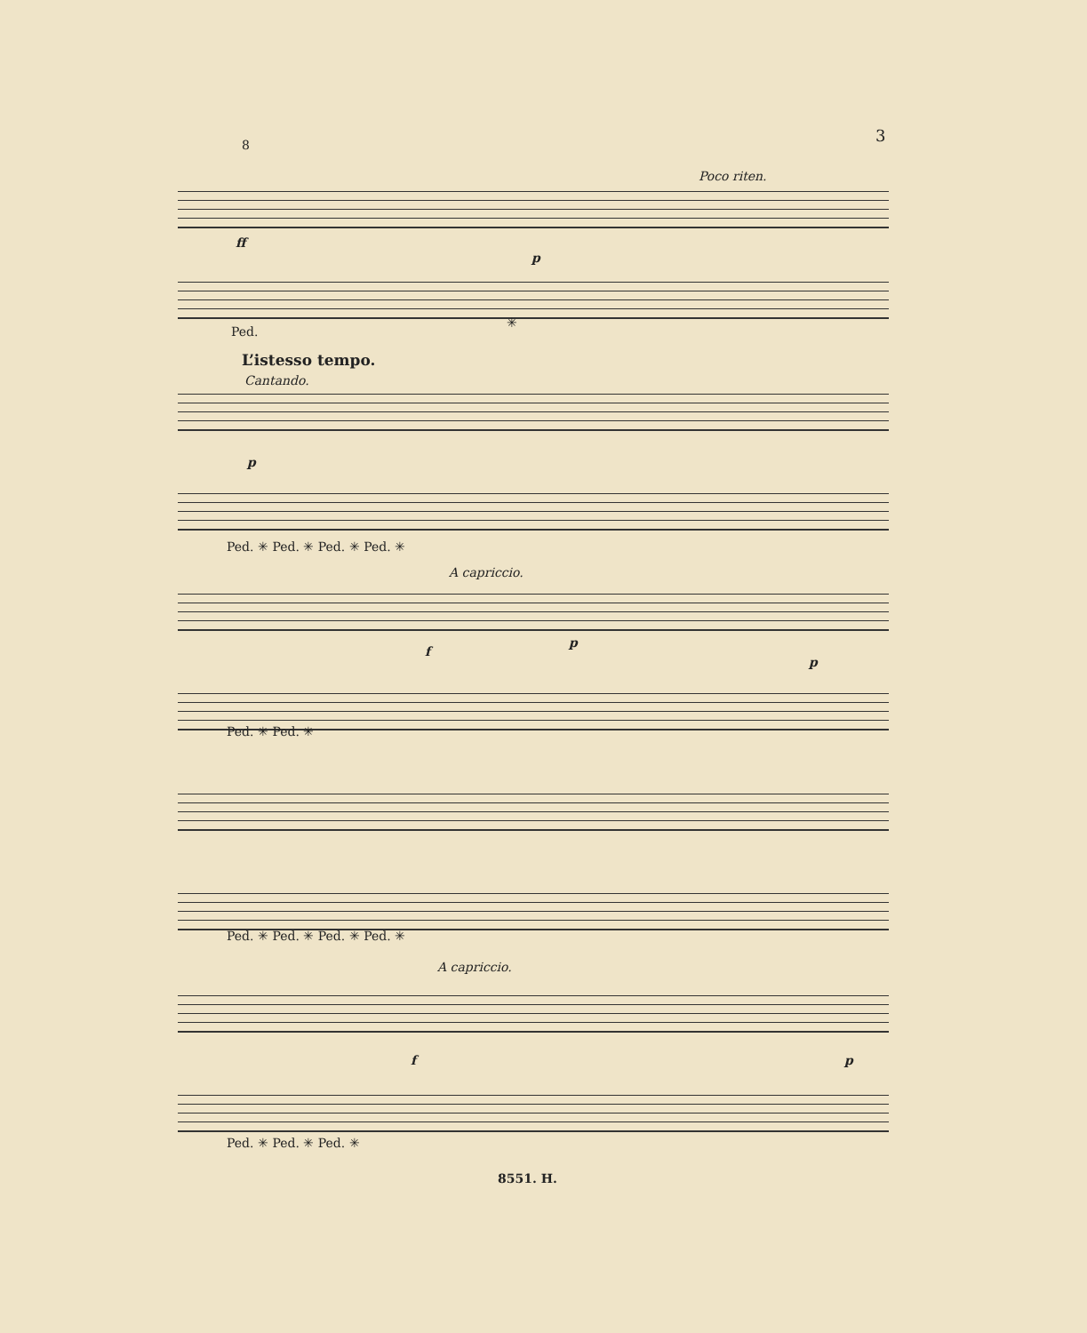3
8
Poco riten.
ff
p
Ped.
✳
L’istesso tempo.
Cantando.
p
Ped. ✳ Ped. ✳ Ped. ✳ Ped. ✳
A capriccio.
f
p
p
Ped. ✳ Ped. ✳
Ped. ✳ Ped. ✳ Ped. ✳ Ped. ✳
A capriccio.
f p
Ped. ✳ Ped. ✳ Ped. ✳
8551. H.